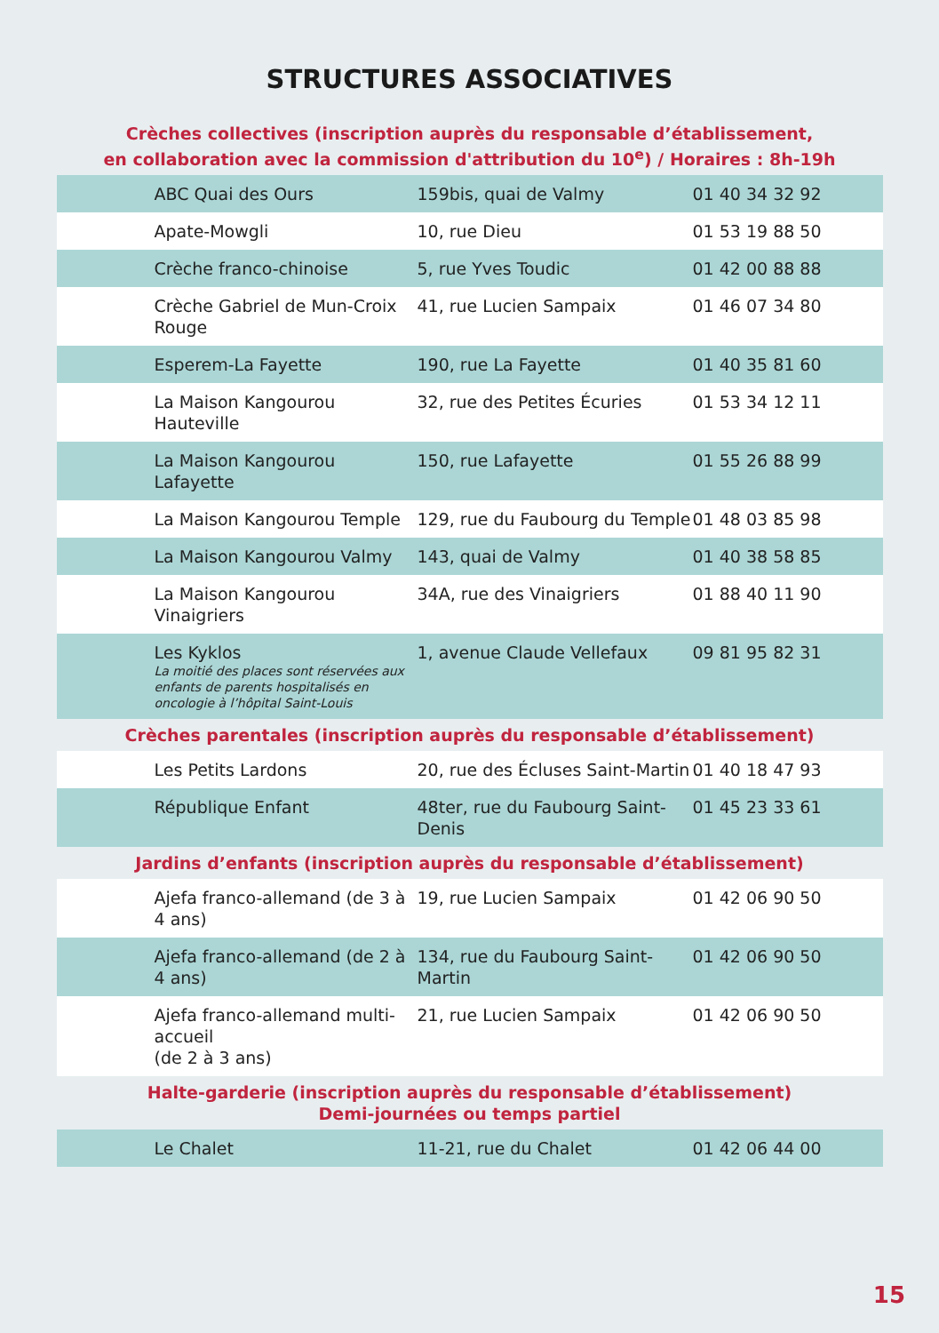STRUCTURES ASSOCIATIVES
| Crèches collectives (inscription auprès du responsable d’établissement, en collaboration avec la commission d'attribution du 10<sup>e</sup>) / Horaires : 8h-19h | | |
| --- | --- | --- |
| ABC Quai des Ours | 159bis, quai de Valmy | 01 40 34 32 92 |
| Apate-Mowgli | 10, rue Dieu | 01 53 19 88 50 |
| Crèche franco-chinoise | 5, rue Yves Toudic | 01 42 00 88 88 |
| Crèche Gabriel de Mun-Croix Rouge | 41, rue Lucien Sampaix | 01 46 07 34 80 |
| Esperem-La Fayette | 190, rue La Fayette | 01 40 35 81 60 |
| La Maison Kangourou Hauteville | 32, rue des Petites Écuries | 01 53 34 12 11 |
| La Maison Kangourou Lafayette | 150, rue Lafayette | 01 55 26 88 99 |
| La Maison Kangourou Temple | 129, rue du Faubourg du Temple | 01 48 03 85 98 |
| La Maison Kangourou Valmy | 143, quai de Valmy | 01 40 38 58 85 |
| La Maison Kangourou Vinaigriers | 34A, rue des Vinaigriers | 01 88 40 11 90 |
| Les Kyklos La moitié des places sont réservées aux enfants de parents hospitalisés en oncologie à l’hôpital Saint-Louis | 1, avenue Claude Vellefaux | 09 81 95 82 31 |
| Crèches parentales (inscription auprès du responsable d’établissement) | | |
| Les Petits Lardons | 20, rue des Écluses Saint-Martin | 01 40 18 47 93 |
| République Enfant | 48ter, rue du Faubourg Saint-Denis | 01 45 23 33 61 |
| Jardins d’enfants (inscription auprès du responsable d’établissement) | | |
| Ajefa franco-allemand (de 3 à 4 ans) | 19, rue Lucien Sampaix | 01 42 06 90 50 |
| Ajefa franco-allemand (de 2 à 4 ans) | 134, rue du Faubourg Saint-Martin | 01 42 06 90 50 |
| Ajefa franco-allemand multi-accueil (de 2 à 3 ans) | 21, rue Lucien Sampaix | 01 42 06 90 50 |
| Halte-garderie (inscription auprès du responsable d’établissement) Demi-journées ou temps partiel | | |
| Le Chalet | 11-21, rue du Chalet | 01 42 06 44 00 |
15